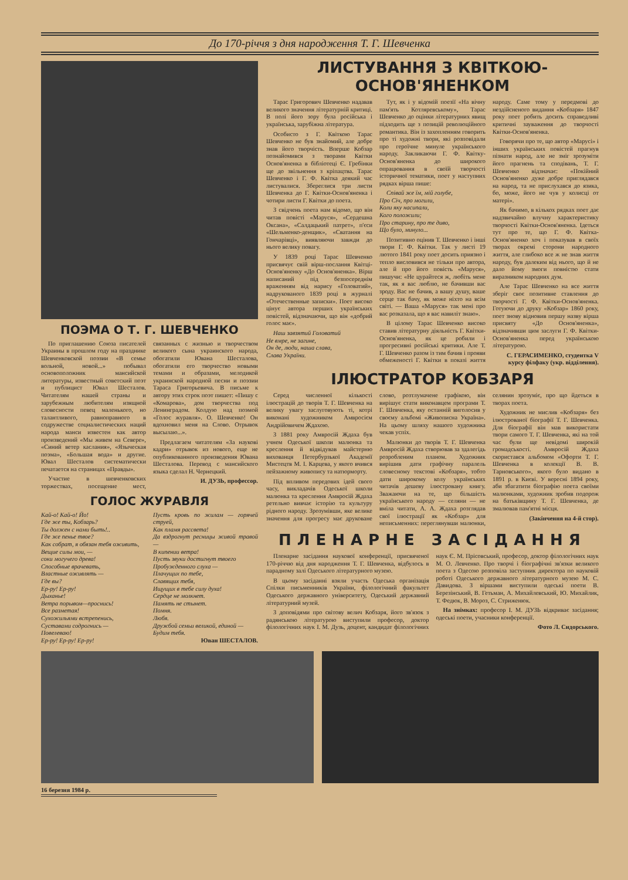До 170-річчя з дня народження Т. Г. Шевченка
ПОЭМА О Т. Г. ШЕВЧЕНКО
По приглашению Союза писателей Украины в прошлом году на празднике Шевченковской поэзии «В семье вольной, новой...» побывал основоположник мансийской литературы, известный советский поэт и публицист Ювал Шесталов. Читателям нашей страны и зарубежным любителям изящной словесности певец маленького, но талантливого, равноправного в содружестве социалистических наций народа манси известен как автор произведений «Мы живем на Севере», «Синий ветер каслания», «Языческая поэма», «Большая вода» и другие. Ювал Шесталов систематически печатается на страницах «Правды».
Участие в шевченковских торжествах, посещение мест, связанных с жизнью и творчеством великого сына украинского народа, обогатили Ювана Шесталова, обогатили его творчество новыми темами и образами, мелодикой украинской народной песни и поэзии Тараса Григорьевича. В письме к автору этих строк поэт пишет: «Пишу с «Комарова», дом творчества под Ленинградом. Колдую над поэмой «Голос журавля». О. Шевченко! Он вдохновил меня на Слово. Отрывок высылаю...».
Предлагаем читателям «За наукові кадри» отрывок из нового, еще не опубликованного произведения Ювана Шесталова. Перевод с мансийского языка сделал Н. Чернецкий.
И. ДУЗЬ, профессор.
ГОЛОС ЖУРАВЛЯ
Кай-о! Кай-о! Йо!
Где же ты, Кобзарь?
Ты должен с нами быть!..
Где же пенье твое?
Как собрат, я обязан тебя оживить,
Вещие силы мои, —
соки могучего древа!
Способные врачевать,
Властные оживлять —
Где вы?
Ер-ру! Ер-ру!
Дыханье!
Ветра порывом—проснись!
Все разметая!
Сухожильями встрепенись,
Суставами содрогнись —
Повелеваю!
Ер-ру! Ер-ру! Ер-ру!
Пусть кровь по жилам — горячей струей,
Как пламя рассвета!
Да вздрогнут ресницы живой травой —
В кипении ветра!
Пусть звуки достигнут твоего
Пробужденного слуха —
Плачущих по тебе,
Славящих тебя,
Ищущих в тебе силу духа!
Сердце не молкнет.
Память не стынет.
Помня.
Любя.
Дружбой семьи великой, единой —
Будим тебя.
Юван ШЕСТАЛОВ.
ЛИСТУВАННЯ З КВІТКОЮ-ОСНОВ'ЯНЕНКОМ
Тарас Григорович Шевченко надавав великого значення літературній критиці. В полі його зору була російська і українська, зарубіжна література.
Особисто з Г. Квіткою Тарас Шевченко не був знайомий, але добре знав його творчість. Вперше Кобзар познайомився з творами Квітки Основ'яненка в бібліотеці Є. Гребінки ще до звільнення з кріпацтва. Тарас Шевченко і Г. Ф. Квітка деякий час листувалися. Збереглися три листи Шевченка до Г. Квітки-Основ'яненка і чотири листи Г. Квітки до поета.
З свідчень поета нам відомо, що він читав повісті «Маруся», «Сердешна Оксана», «Салдацький патрет», п'єси «Шельменко-денщик», «Сватання на Гончарівці», виявляючи завжди до нього велику повагу.
У 1839 році Тарас Шевченко присвячує свій вірш-послання Квітці-Основ'яненку «До Основ'яненка». Вірш написаний під безпосереднім враженням від нарису «Головатий», надрукованого 1839 році в журналі «Отечественные записки». Поет високо цінує автора перших українських повістей, відзначаючи, що він «добрий голос має».
Наш завзятий Головатий
Не вмре, не загине,
Он де, люди, наша слава,
Слава України.
Тут, як і у відомій поезії «На вічну пам'ять Котляревському», Тарас Шевченко до оцінки літературних явищ підходить ще з позицій революційного романтика. Він із захопленням говорить про ті художні твори, які розповідали про героїчне минуле українського народу. Закликаючи Г. Ф. Квітку-Основ'яненка до широкого опрацювання в своїй творчості історичної тематики, поет у наступних рядках вірша пише:
Співай же їм, мій голубе,
Про Січ, про могили,
Коли яку насипали,
Кого положили;
Про старину, про те диво,
Що було, минуло...
Позитивно оцінив Т. Шевченко і інші твори Г. Ф. Квітки. Так у листі 19 лютого 1841 року поет досить приязно і тепло висловився не тільки про автора, але й про його повість «Маруся», пишучи: «Не цурайтеся ж, любіть мене так, як я вас люблю, не бачивши вас зроду. Вас не бачив, а вашу душу, ваше серце так бачу, як може ніхто на всім світі. — Ваша «Маруся» так мені про вас розказала, що я вас навиліт знаю».
В цілому Тарас Шевченко високо ставив літературну діяльність Г. Квітки-Основ'яненка, як це робили і прогресивні російські критики. Але Т. Г. Шевченко разом із тим бачив і прояви обмеженості Г. Квітки в показі життя народу. Саме тому у передмові до нездійсненого видання «Кобзаря» 1847 року поет робить досить справедливі критичні зауваження до творчості Квітки-Основ'яненка.
Говорячи про те, що автор «Марусі» і інших українських повістей прагнув пізнати народ, але не зміг зрозуміти його прагнень та сподівань, Т. Г. Шевченко відзначає: «Покійний Основ'яненко дуже добре приглядався на народ, та не прислухався до язика, бо, може, його не чув у колисці от матері».
Як бачимо, в кількох рядках поет дає надзвичайно влучну характеристику творчості Квітки-Основ'яненка. Ідеться тут про те, що Г. Ф. Квітка-Основ'яненко хоч і показував в своїх творах окремі сторони народного життя, але глибоко все ж не знав життя народу, був далеким від нього, що й не дало йому змоги повністю стати виразником народних дум.
Але Тарас Шевченко на все життя зберіг своє позитивне ставлення до творчості Г. Ф. Квітки-Основ'яненка. Готуючи до друку «Кобзар» 1860 року, поет знову відновив першу назву вірша присвяту «До Основ'яненка», відзначивши цим заслуги Г. Ф. Квітки-Основ'яненка перед українською літературою.
С. ГЕРАСИМЕНКО, студентка V курсу філфаку (укр. відділення).
ІЛЮСТРАТОР КОБЗАРЯ
Серед численної кількості ілюстрацій до творів Т. Г. Шевченка на велику увагу заслуговують ті, котрі виконані художником Амвросієм Андрійовичем Ждахою.
З 1881 року Амвросій Ждаха був учнем Одеської школи малюнка та креслення й відвідував майстерню вихованця Петербурзької Академії Мистецтв М. І. Карцева, у якого вчився пейзажному живопису та натюрморту.
Під впливом передових ідей свого часу, викладачів Одеської школи малюнка та креслення Амвросій Ждаха ретельно вивчає історію та культуру рідного народу. Зрозумівши, яке велике значення для прогресу має друковане слово, розтлумачене графікою, він вирішує стати виконавцем програми Т. Г. Шевченка, яку останній виголосив у своєму альбомі «Живописна Україна». На цьому шляху нашого художника чекав успіх.
Малюнки до творів Т. Г. Шевченка Амвросій Ждаха створював за здалегідь розробленим планом. Художник вирішив дати графічну паралель словесному текстові «Кобзаря», тобто дати широкому колу українських читачів дешеву ілюстровану книгу. Зважаючи на те, що більшість українського народу — селяни — не вміла читати, А. А. Ждаха розглядав свої ілюстрації як «Кобзар» для неписьменних: переглянувши малюнки, селянин зрозуміє, про що йдеться в творах поета.
Художник не мислив «Кобзаря» без ілюстрованої біографії Т. Г. Шевченка. Для біографії він мав використати твори самого Т. Г. Шевченка, які на той час були ще невідомі широкій громадськості. Амвросій Ждаха скористався альбомом «Офорти Т. Г. Шевченка в колекції В. В. Тарновського», якого було видано в 1891 р. в Києві. У вересні 1894 року, аби збагатити біографію поета своїми малюнками, художник зробив подорож на батьківщину Т. Г. Шевченка, де змалював пам'ятні місця.
(Закінчення на 4-й стор).
ПЛЕНАРНЕ ЗАСІДАННЯ
Пленарне засідання наукової конференції, присвяченої 170-річчю від дня народження Т. Г. Шевченка, відбулось в парадному залі Одеського літературного музею.
В цьому засіданні взяли участь Одеська організація Спілки письменників України, філологічний факультет Одеського державного університету, Одеський державний літературний музей.
З доповідями про світову велич Кобзаря, його зв'язок з радянською літературою виступили професор, доктор філологічних наук І. М. Дузь, доцент, кандидат філологічних наук Є. М. Прісовський, професор, доктор філологічних наук М. О. Левченко. Про творчі і біографічні зв'язки великого поета з Одесою розповіла заступник директора по науковій роботі Одеського державного літературного музею М. С. Давидова. З віршами виступили одеські поети В. Березінський, В. Гетьман, А. Михайлевський, Ю. Михайлик, Т. Федюк, В. Мороз, С. Стриженюк.
На знімках: професор І. М. ДУЗЬ відкриває засідання; одеські поети, учасники конференції.
Фото Л. Сидорського.
16 березня 1984 р.